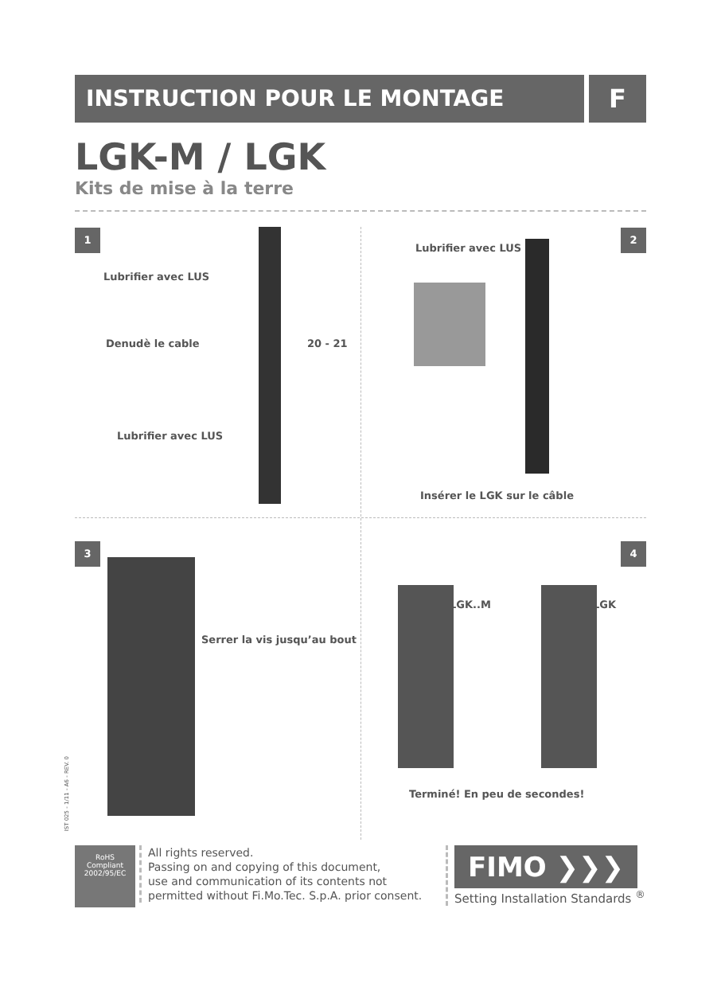INSTRUCTION POUR LE MONTAGE F
LGK-M / LGK
Kits de mise à la terre
1
Lubrifier avec LUS
Denudè le cable 20 - 21
Lubrifier avec LUS
2
Lubrifier avec LUS
Insérer le LGK sur le câble
3
Serrer la vis jusqu’au bout
IST 025 - 1/11 - A6 - REV. 0
4
LGK..M LGK
Terminé! En peu de secondes!
RoHS
Compliant
2002/95/EC
All rights reserved.
Passing on and copying of this document,
use and communication of its contents not
permitted without Fi.Mo.Tec. S.p.A. prior consent.
FIMO ❯❯❯
Setting Installation Standards <sup>®</sup>